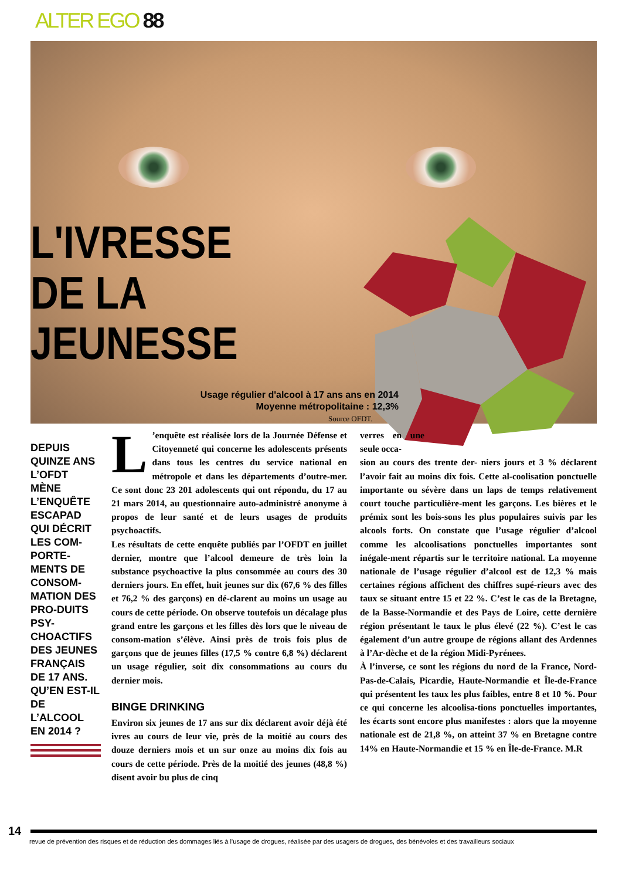ALTER EGO 88
L'IVRESSE
DE LA
JEUNESSE
Usage régulier d'alcool à 17 ans ans en 2014
Moyenne métropolitaine : 12,3%
Source OFDT.
DEPUIS QUINZE ANS L’OFDT MÈNE L’ENQUÊTE ESCAPAD QUI DÉCRIT LES COM-PORTE-MENTS DE CONSOM-MATION DES PRO-DUITS PSY-CHOACTIFS DES JEUNES FRANÇAIS DE 17 ANS. QU’EN EST-IL DE L’ALCOOL EN 2014 ?
L’enquête est réalisée lors de la Journée Défense et Citoyenneté qui concerne les adolescents présents dans tous les centres du service national en métropole et dans les départements d’outre-mer. Ce sont donc 23 201 adolescents qui ont répondu, du 17 au 21 mars 2014, au questionnaire auto-administré anonyme à propos de leur santé et de leurs usages de produits psychoactifs.
Les résultats de cette enquête publiés par l’OFDT en juillet dernier, montre que l’alcool demeure de très loin la substance psychoactive la plus consommée au cours des 30 derniers jours. En effet, huit jeunes sur dix (67,6 % des filles et 76,2 % des garçons) en dé-clarent au moins un usage au cours de cette période. On observe toutefois un décalage plus grand entre les garçons et les filles dès lors que le niveau de consom-mation s’élève. Ainsi près de trois fois plus de garçons que de jeunes filles (17,5 % contre 6,8 %) déclarent un usage régulier, soit dix consommations au cours du dernier mois.
BINGE DRINKING
Environ six jeunes de 17 ans sur dix déclarent avoir déjà été ivres au cours de leur vie, près de la moitié au cours des douze derniers mois et un sur onze au moins dix fois au cours de cette période. Près de la moitié des jeunes (48,8 %) disent avoir bu plus de cinq
verres en une seule occa-
sion au cours des trente der- niers jours et 3 % déclarent l’avoir fait au moins dix fois. Cette al-coolisation ponctuelle importante ou sévère dans un laps de temps relativement court touche particulière-ment les garçons. Les bières et le prémix sont les bois-sons les plus populaires suivis par les alcools forts. On constate que l’usage régulier d’alcool comme les alcoolisations ponctuelles importantes sont inégale-ment répartis sur le territoire national. La moyenne nationale de l’usage régulier d’alcool est de 12,3 % mais certaines régions affichent des chiffres supé-rieurs avec des taux se situant entre 15 et 22 %. C’est le cas de la Bretagne, de la Basse-Normandie et des Pays de Loire, cette dernière région présentant le taux le plus élevé (22 %). C’est le cas également d’un autre groupe de régions allant des Ardennes à l’Ar-dèche et de la région Midi-Pyrénees.
À l’inverse, ce sont les régions du nord de la France, Nord-Pas-de-Calais, Picardie, Haute-Normandie et Île-de-France qui présentent les taux les plus faibles, entre 8 et 10 %. Pour ce qui concerne les alcoolisa-tions ponctuelles importantes, les écarts sont encore plus manifestes : alors que la moyenne nationale est de 21,8 %, on atteint 37 % en Bretagne contre 14% en Haute-Normandie et 15 % en Île-de-France. M.R
14
revue de prévention des risques et de réduction des dommages liés à l’usage de drogues, réalisée par des usagers de drogues, des bénévoles et des travailleurs sociaux